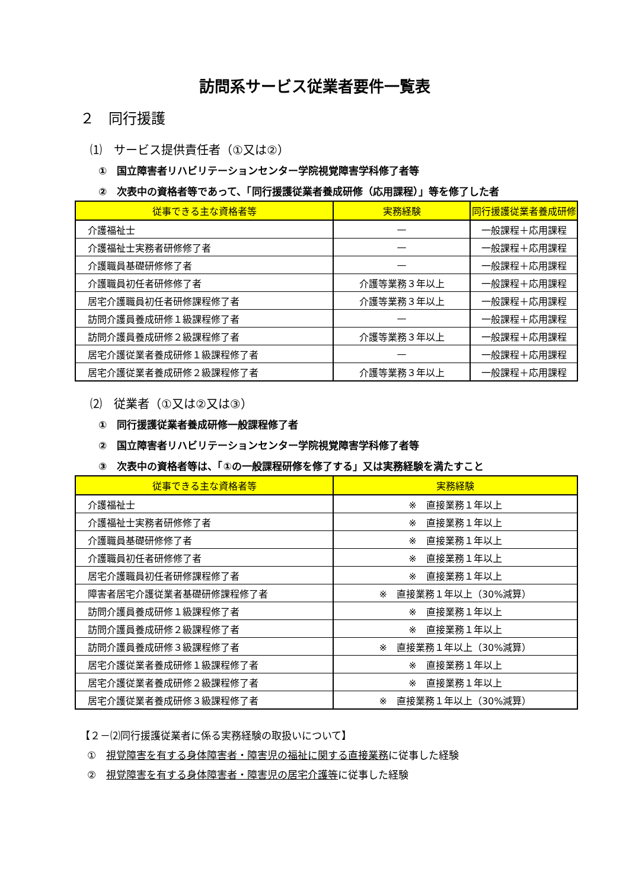訪問系サービス従業者要件一覧表
２　同行援護
⑴　サービス提供責任者（①又は②）
①　国立障害者リハビリテーションセンター学院視覚障害学科修了者等
②　次表中の資格者等であって、「同行援護従業者養成研修（応用課程）」等を修了した者
| 従事できる主な資格者等 | 実務経験 | 同行援護従業者養成研修 |
| --- | --- | --- |
| 介護福祉士 | — | 一般課程＋応用課程 |
| 介護福祉士実務者研修修了者 | — | 一般課程＋応用課程 |
| 介護職員基礎研修修了者 | — | 一般課程＋応用課程 |
| 介護職員初任者研修修了者 | 介護等業務３年以上 | 一般課程＋応用課程 |
| 居宅介護職員初任者研修課程修了者 | 介護等業務３年以上 | 一般課程＋応用課程 |
| 訪問介護員養成研修１級課程修了者 | — | 一般課程＋応用課程 |
| 訪問介護員養成研修２級課程修了者 | 介護等業務３年以上 | 一般課程＋応用課程 |
| 居宅介護従業者養成研修１級課程修了者 | — | 一般課程＋応用課程 |
| 居宅介護従業者養成研修２級課程修了者 | 介護等業務３年以上 | 一般課程＋応用課程 |
⑵　従業者（①又は②又は③）
①　同行援護従業者養成研修一般課程修了者
②　国立障害者リハビリテーションセンター学院視覚障害学科修了者等
③　次表中の資格者等は、「①の一般課程研修を修了する」又は実務経験を満たすこと
| 従事できる主な資格者等 | 実務経験 |
| --- | --- |
| 介護福祉士 | ※ 直接業務１年以上 |
| 介護福祉士実務者研修修了者 | ※ 直接業務１年以上 |
| 介護職員基礎研修修了者 | ※ 直接業務１年以上 |
| 介護職員初任者研修修了者 | ※ 直接業務１年以上 |
| 居宅介護職員初任者研修課程修了者 | ※ 直接業務１年以上 |
| 障害者居宅介護従業者基礎研修課程修了者 | ※ 直接業務１年以上（30%減算） |
| 訪問介護員養成研修１級課程修了者 | ※ 直接業務１年以上 |
| 訪問介護員養成研修２級課程修了者 | ※ 直接業務１年以上 |
| 訪問介護員養成研修３級課程修了者 | ※ 直接業務１年以上（30%減算） |
| 居宅介護従業者養成研修１級課程修了者 | ※ 直接業務１年以上 |
| 居宅介護従業者養成研修２級課程修了者 | ※ 直接業務１年以上 |
| 居宅介護従業者養成研修３級課程修了者 | ※ 直接業務１年以上（30%減算） |
【２－⑵同行援護従業者に係る実務経験の取扱いについて】
①　視覚障害を有する身体障害者・障害児の福祉に関する直接業務に従事した経験
②　視覚障害を有する身体障害者・障害児の居宅介護等に従事した経験